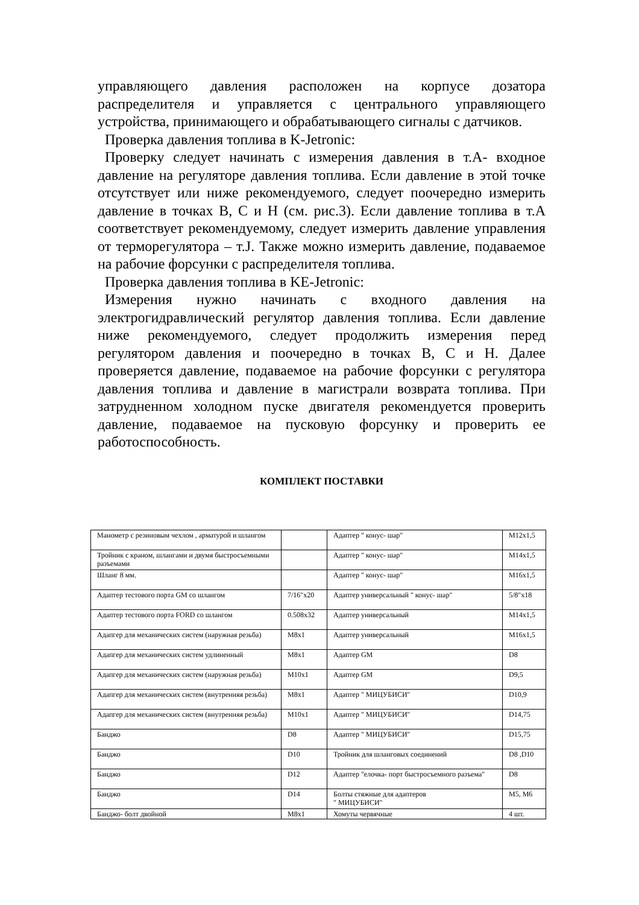управляющего давления расположен на корпусе дозатора распределителя и управляется с центрального управляющего устройства, принимающего и обрабатывающего сигналы с датчиков.
Проверка давления топлива в K-Jetronic:
Проверку следует начинать с измерения давления в т.А- входное давление на регуляторе давления топлива. Если давление в этой точке отсутствует или ниже рекомендуемого, следует поочередно измерить давление в точках В, С и Н (см. рис.3). Если давление топлива в т.А соответствует рекомендуемому, следует измерить давление управления от терморегулятора – т.J. Также можно измерить давление, подаваемое на рабочие форсунки с распределителя топлива.
Проверка давления топлива в KE-Jetronic:
Измерения нужно начинать с входного давления на электрогидравлический регулятор давления топлива. Если давление ниже рекомендуемого, следует продолжить измерения перед регулятором давления и поочередно в точках В, С и Н. Далее проверяется давление, подаваемое на рабочие форсунки с регулятора давления топлива и давление в магистрали возврата топлива. При затрудненном холодном пуске двигателя рекомендуется проверить давление, подаваемое на пусковую форсунку и проверить ее работоспособность.
КОМПЛЕКТ ПОСТАВКИ
| Манометр с резиновым чехлом , арматурой и шлангом | | Адаптер " конус- шар" | M12x1,5 |
| Тройник с краном, шлангами и двумя быстросъемными разъемами | | Адаптер " конус- шар" | M14x1,5 |
| Шланг 8 мм. | | Адаптер " конус- шар" | M16x1,5 |
| Адаптер тестового порта GM со шлангом | 7/16"x20 | Адаптер универсальный " конус- шар" | 5/8"x18 |
| Адаптер тестового порта FORD со шлангом | 0.508x32 | Адаптер универсальный | M14x1,5 |
| Адапгер для механических систем (наружная резьба) | M8x1 | Адаптер универсальный | M16x1,5 |
| Адапгер для механических систем удлиненный | M8x1 | Адаптер GM | D8 |
| Адапгер для механических систем (наружная резьба) | M10x1 | Адаптер GM | D9,5 |
| Адапгер для механических систем (внутренняя резьба) | M8x1 | Адаптер " МИЦУБИСИ" | D10,9 |
| Адапгер для механических систем (внутренняя резьба) | M10x1 | Адаптер " МИЦУБИСИ" | D14,75 |
| Банджо | D8 | Адаптер " МИЦУБИСИ" | D15,75 |
| Банджо | D10 | Тройник для шланговых соединений | D8 ,D10 |
| Банджо | D12 | Адаптер "елочка- порт быстросъемного разъема" | D8 |
| Банджо | D14 | Болты стяжные для адаптеров " МИЦУБИСИ" | M5, M6 |
| Банджо- болт двойной | M8x1 | Хомуты червячные | 4 шт. |